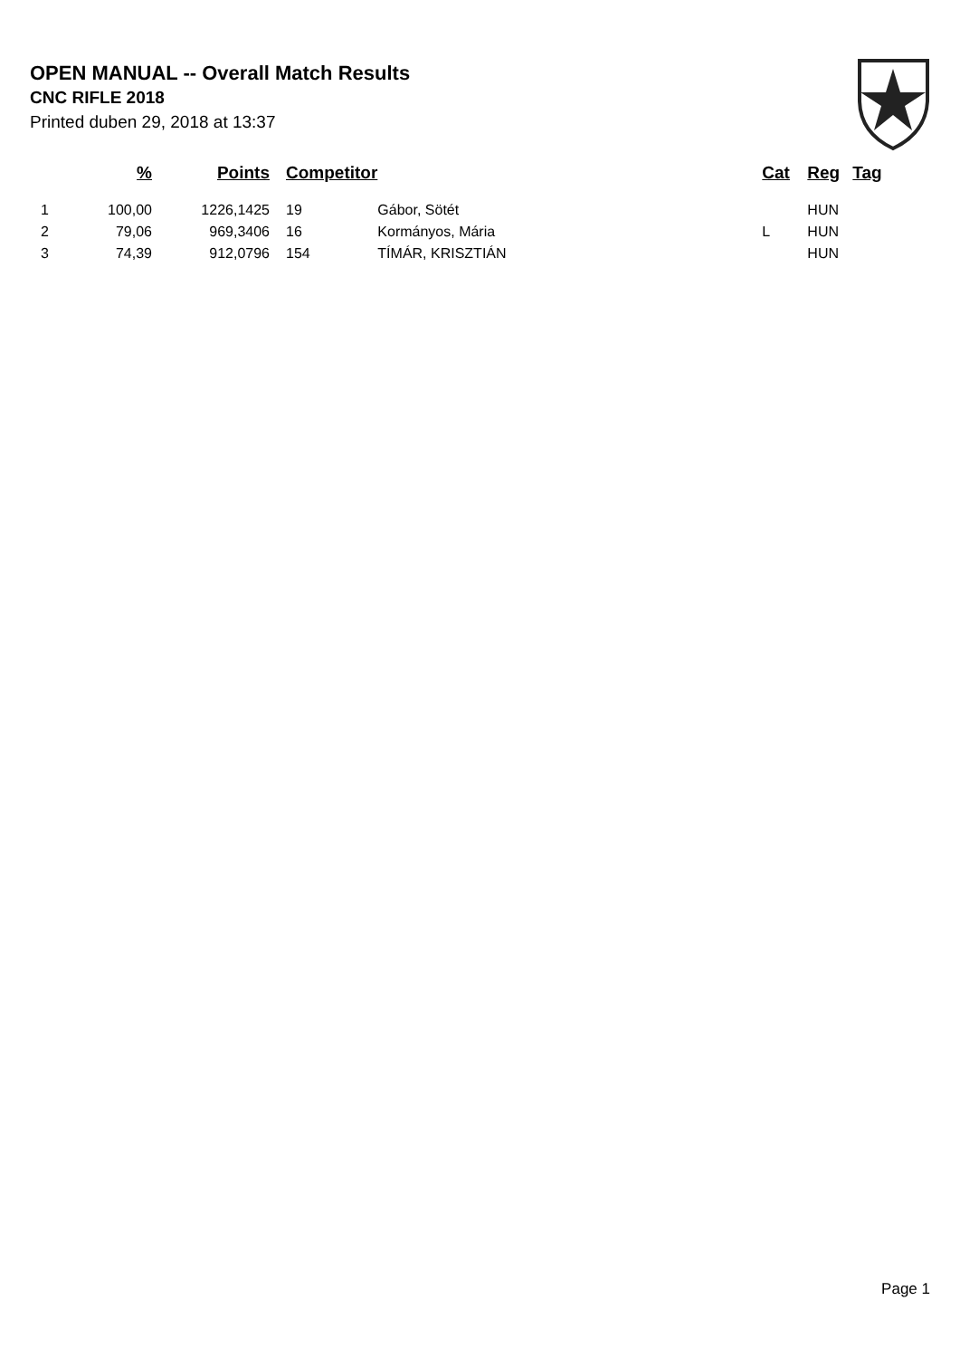OPEN MANUAL -- Overall Match Results
CNC RIFLE 2018
Printed duben 29, 2018 at 13:37
| | % | Points | Competitor | | Cat | Reg | Tag |
| --- | --- | --- | --- | --- | --- | --- | --- |
| 1 | 100,00 | 1226,1425 | 19 | Gábor, Sötét | | HUN | |
| 2 | 79,06 | 969,3406 | 16 | Kormányos, Mária | L | HUN | |
| 3 | 74,39 | 912,0796 | 154 | TÍMÁR, KRISZTIÁN | | HUN | |
Page 1